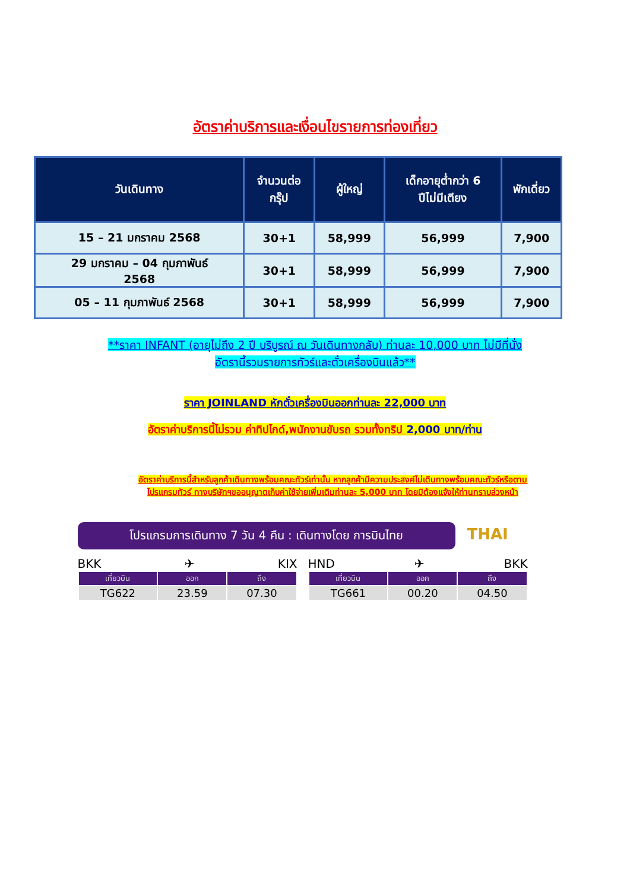อัตราค่าบริการและเงื่อนไขรายการท่องเที่ยว
| วันเดินทาง | จำนวนต่อ กรุ๊ป | ผู้ใหญ่ | เด็กอายุต่ำกว่า 6 ปีไม่มีเตียง | พักเดี่ยว |
| --- | --- | --- | --- | --- |
| 15 – 21 มกราคม 2568 | 30+1 | 58,999 | 56,999 | 7,900 |
| 29 มกราคม – 04 กุมภาพันธ์ 2568 | 30+1 | 58,999 | 56,999 | 7,900 |
| 05 – 11 กุมภาพันธ์ 2568 | 30+1 | 58,999 | 56,999 | 7,900 |
**ราคา INFANT (อายุไม่ถึง 2 ปี บริบูรณ์ ณ วันเดินทางกลับ) ท่านละ 10,000 บาท ไม่มีที่นั่ง
อัตรานี้รวมรายการทัวร์และตั๋วเครื่องบินแล้ว**
ราคา JOINLAND หักตั๋วเครื่องบินออกท่านละ 22,000 บาท
อัตราค่าบริการนี้ไม่รวม ค่าทิปไกด์,พนักงานขับรถ รวมทั้งทริป 2,000 บาท/ท่าน
อัตราค่าบริการนี้สำหรับลูกค้าเดินทางพร้อมคณะทัวร์เท่านั้น หากลูกค้ามีความประสงค์ไม่เดินทางพร้อมคณะทัวร์หรือตาม
โปรแกรมทัวร์ ทางบริษัทฯขออนุญาตเก็บค่าใช้จ่ายเพิ่มเติมท่านละ 5,000 บาท โดยมิต้องแจ้งให้ท่านทราบล่วงหน้า
โปรแกรมการเดินทาง 7 วัน 4 คืน : เดินทางโดย การบินไทย
THAI
BKK ✈ KIX
| เที่ยวบิน | ออก | ถึง |
| --- | --- | --- |
| TG622 | 23.59 | 07.30 |
HND ✈ BKK
| เที่ยวบิน | ออก | ถึง |
| --- | --- | --- |
| TG661 | 00.20 | 04.50 |